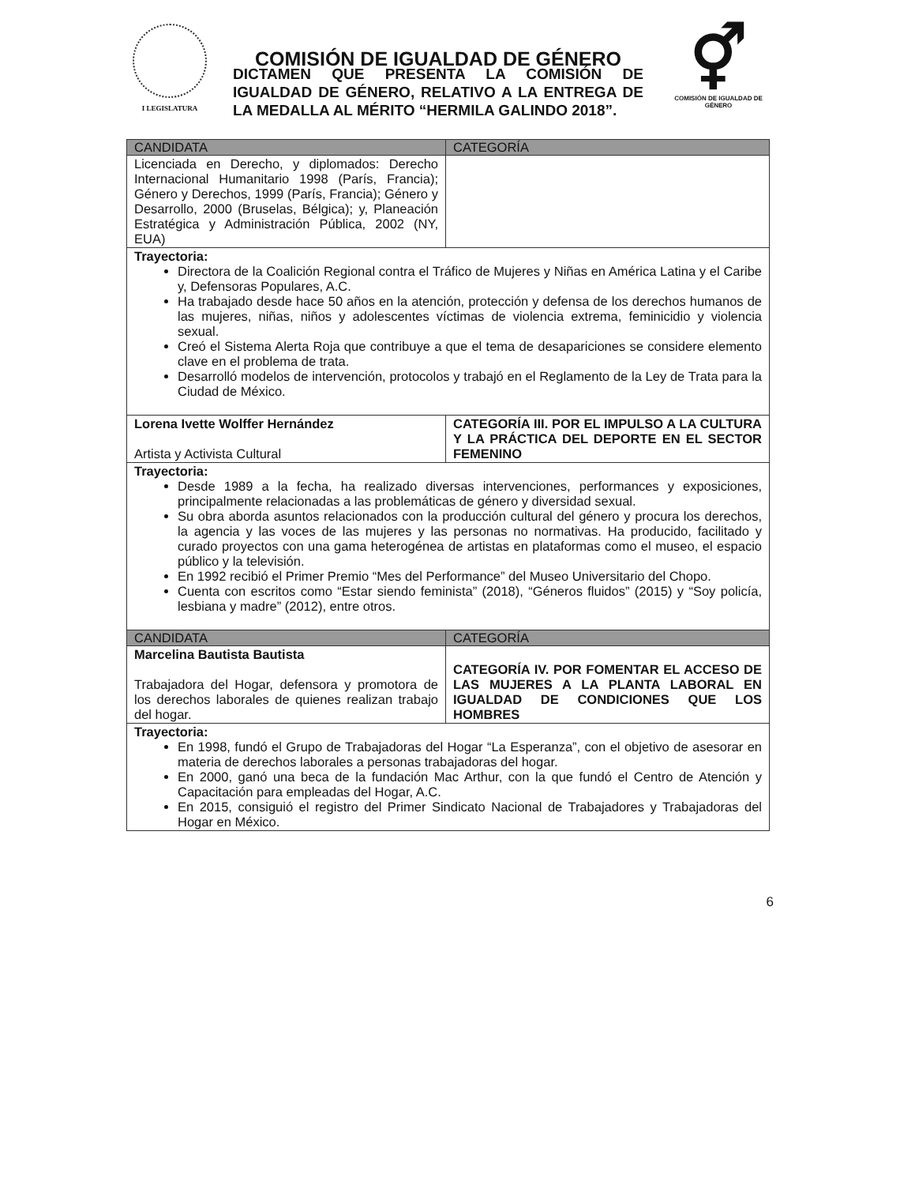I LEGISLATURA
COMISIÓN DE IGUALDAD DE GÉNERO
⚥
COMISIÓN DE IGUALDAD DE GÉNERO
DICTAMEN QUE PRESENTA LA COMISIÓN DE IGUALDAD DE GÉNERO, RELATIVO A LA ENTREGA DE LA MEDALLA AL MÉRITO “HERMILA GALINDO 2018”.
| CANDIDATA | CATEGORÍA |
| --- | --- |
| Licenciada en Derecho, y diplomados: Derecho Internacional Humanitario 1998 (París, Francia); Género y Derechos, 1999 (París, Francia); Género y Desarrollo, 2000 (Bruselas, Bélgica); y, Planeación Estratégica y Administración Pública, 2002 (NY, EUA) | |
| Trayectoria: Directora de la Coalición Regional contra el Tráfico de Mujeres y Niñas en América Latina y el Caribe y, Defensoras Populares, A.C. Ha trabajado desde hace 50 años en la atención, protección y defensa de los derechos humanos de las mujeres, niñas, niños y adolescentes víctimas de violencia extrema, feminicidio y violencia sexual. Creó el Sistema Alerta Roja que contribuye a que el tema de desapariciones se considere elemento clave en el problema de trata. Desarrolló modelos de intervención, protocolos y trabajó en el Reglamento de la Ley de Trata para la Ciudad de México. | |
| Lorena Ivette Wolffer Hernández Artista y Activista Cultural | CATEGORÍA III. POR EL IMPULSO A LA CULTURA Y LA PRÁCTICA DEL DEPORTE EN EL SECTOR FEMENINO |
| Trayectoria: Desde 1989 a la fecha, ha realizado diversas intervenciones, performances y exposiciones, principalmente relacionadas a las problemáticas de género y diversidad sexual. Su obra aborda asuntos relacionados con la producción cultural del género y procura los derechos, la agencia y las voces de las mujeres y las personas no normativas. Ha producido, facilitado y curado proyectos con una gama heterogénea de artistas en plataformas como el museo, el espacio público y la televisión. En 1992 recibió el Primer Premio “Mes del Performance” del Museo Universitario del Chopo. Cuenta con escritos como “Estar siendo feminista” (2018), “Géneros fluidos” (2015) y “Soy policía, lesbiana y madre” (2012), entre otros. | |
| CANDIDATA | CATEGORÍA |
| Marcelina Bautista Bautista Trabajadora del Hogar, defensora y promotora de los derechos laborales de quienes realizan trabajo del hogar. | CATEGORÍA IV. POR FOMENTAR EL ACCESO DE LAS MUJERES A LA PLANTA LABORAL EN IGUALDAD DE CONDICIONES QUE LOS HOMBRES |
| Trayectoria: En 1998, fundó el Grupo de Trabajadoras del Hogar “La Esperanza”, con el objetivo de asesorar en materia de derechos laborales a personas trabajadoras del hogar. En 2000, ganó una beca de la fundación Mac Arthur, con la que fundó el Centro de Atención y Capacitación para empleadas del Hogar, A.C. En 2015, consiguió el registro del Primer Sindicato Nacional de Trabajadores y Trabajadoras del Hogar en México. | |
6